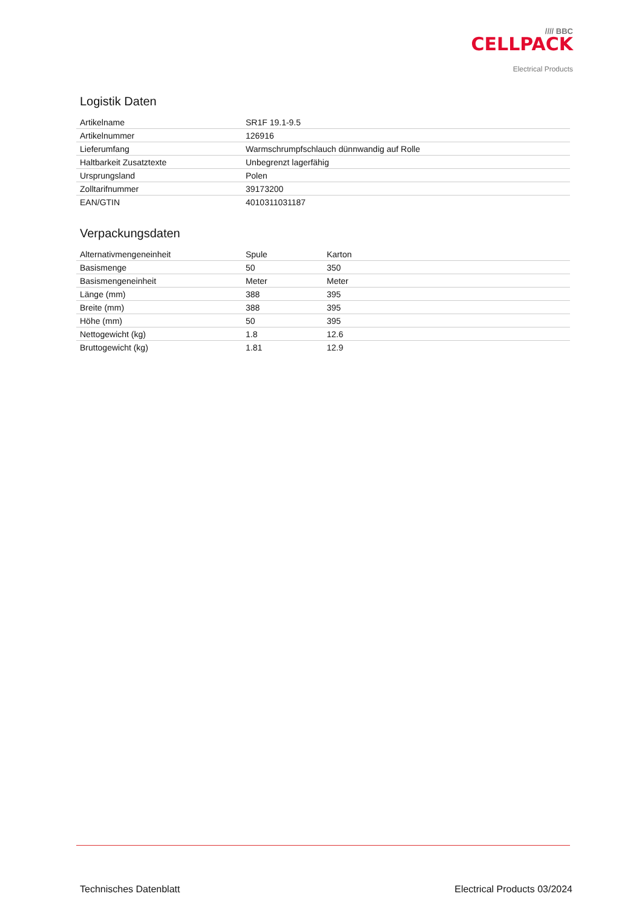//// BBC
CELLPACK
Electrical Products
Logistik Daten
| Artikelname | SR1F 19.1-9.5 |
| Artikelnummer | 126916 |
| Lieferumfang | Warmschrumpfschlauch dünnwandig auf Rolle |
| Haltbarkeit Zusatztexte | Unbegrenzt lagerfähig |
| Ursprungsland | Polen |
| Zolltarifnummer | 39173200 |
| EAN/GTIN | 4010311031187 |
Verpackungsdaten
| Alternativmengeneinheit | Spule | Karton |
| Basismenge | 50 | 350 |
| Basismengeneinheit | Meter | Meter |
| Länge (mm) | 388 | 395 |
| Breite (mm) | 388 | 395 |
| Höhe (mm) | 50 | 395 |
| Nettogewicht (kg) | 1.8 | 12.6 |
| Bruttogewicht (kg) | 1.81 | 12.9 |
Technisches Datenblatt Electrical Products 03/2024